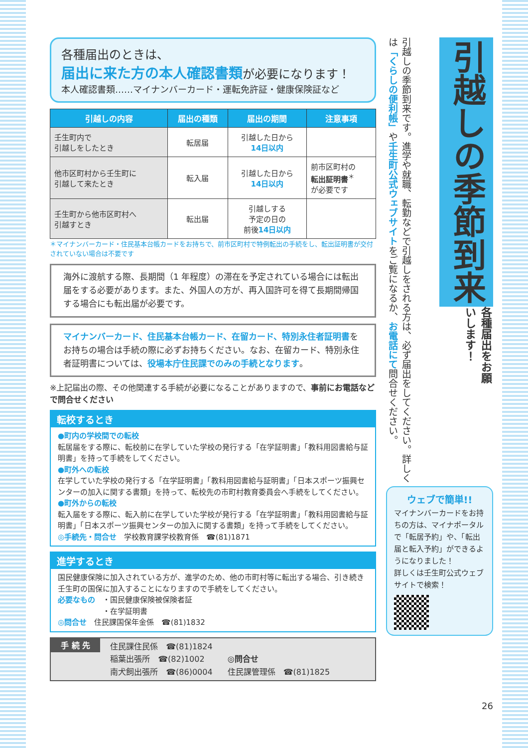各種届出のときは、
届出に来た方の本人確認書類 が必要になります！
本人確認書類……マイナンバーカード・運転免許証・健康保険証など
| 引越しの内容 | 届出の種類 | 届出の期間 | 注意事項 |
| --- | --- | --- | --- |
| 壬生町内で 引越しをしたとき | 転居届 | 引越した日から 14日以内 | |
| 他市区町村から壬生町に 引越して来たとき | 転入届 | 引越した日から 14日以内 | 前市区町村の 転出証明書<sup>＊</sup> が必要です |
| 壬生町から他市区町村へ 引越すとき | 転出届 | 引越しする 予定の日の 前後 14日以内 | |
＊マイナンバーカード・住民基本台帳カードをお持ちで、前市区町村で特例転出の手続をし、転出証明書が交付されていない場合は不要です
海外に渡航する際、長期間（1 年程度）の滞在を予定されている場合には転出届をする必要があります。また、外国人の方が、再入国許可を得て長期間帰国する場合にも転出届が必要です。
マイナンバーカード、住民基本台帳カード、在留カード、特別永住者証明書をお持ちの場合は手続の際に必ずお持ちください。なお、在留カード、特別永住者証明書については、役場本庁住民課でのみの手続となります。
※上記届出の際、その他関連する手続が必要になることがありますので、事前にお電話などで問合せください
転校するとき
●町内の学校間での転校
転居届をする際に、転校前に在学していた学校の発行する「在学証明書」「教科用図書給与証明書」を持って手続をしてください。
●町外への転校
在学していた学校の発行する「在学証明書」「教科用図書給与証明書」「日本スポーツ振興センターの加入に関する書類」を持って、転校先の市町村教育委員会へ手続をしてください。
●町外からの転校
転入届をする際に、転入前に在学していた学校が発行する「在学証明書」「教科用図書給与証明書」「日本スポーツ振興センターの加入に関する書類」を持って手続をしてください。
◎手続先・問合せ　学校教育課学校教育係　☎(81)1871
進学するとき
国民健康保険に加入されている方が、進学のため、他の市町村等に転出する場合、引き続き壬生町の国保に加入することになりますので手続をしてください。
必要なもの　・国民健康保険被保険者証
　　　　　　・在学証明書
◎問合せ　住民課国保年金係　☎(81)1832
手 続 先
住民課住民係　☎(81)1824
稲葉出張所　☎(82)1002
南犬飼出張所　☎(86)0004
◎問合せ
住民課管理係　☎(81)1825
引越しの季節到来
引越しの季節到来です。進学や就職、転勤などで引越しをされる方は、必ず届出をしてください。詳しくは「くらしの便利帳」や壬生町公式ウェブサイトをご覧になるか、お電話にて問合せください。
各種届出をお願いします！
ウェブで簡単!!
マイナンバーカードをお持ちの方は、マイナポータルで「転居予約」や、「転出届と転入予約」ができるようになりました！
詳しくは壬生町公式ウェブサイトで検索！
26